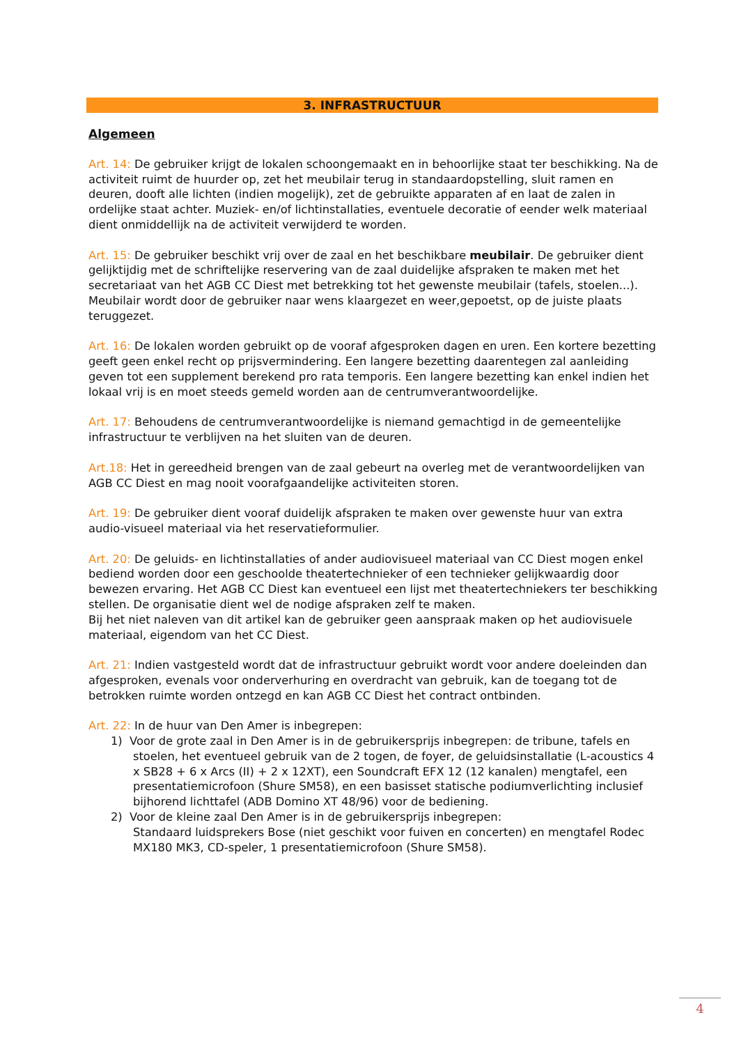3. INFRASTRUCTUUR
Algemeen
Art. 14: De gebruiker krijgt de lokalen schoongemaakt en in behoorlijke staat ter beschikking. Na de activiteit ruimt de huurder op, zet het meubilair terug in standaardopstelling, sluit ramen en deuren, dooft alle lichten (indien mogelijk), zet de gebruikte apparaten af en laat de zalen in ordelijke staat achter. Muziek- en/of lichtinstallaties, eventuele decoratie of eender welk materiaal dient onmiddellijk na de activiteit verwijderd te worden.
Art. 15: De gebruiker beschikt vrij over de zaal en het beschikbare meubilair. De gebruiker dient gelijktijdig met de schriftelijke reservering van de zaal duidelijke afspraken te maken met het secretariaat van het AGB CC Diest met betrekking tot het gewenste meubilair (tafels, stoelen...). Meubilair wordt door de gebruiker naar wens klaargezet en weer,gepoetst, op de juiste plaats teruggezet.
Art. 16: De lokalen worden gebruikt op de vooraf afgesproken dagen en uren. Een kortere bezetting geeft geen enkel recht op prijsvermindering. Een langere bezetting daarentegen zal aanleiding geven tot een supplement berekend pro rata temporis. Een langere bezetting kan enkel indien het lokaal vrij is en moet steeds gemeld worden aan de centrumverantwoordelijke.
Art. 17: Behoudens de centrumverantwoordelijke is niemand gemachtigd in de gemeentelijke infrastructuur te verblijven na het sluiten van de deuren.
Art.18: Het in gereedheid brengen van de zaal gebeurt na overleg met de verantwoordelijken van AGB CC Diest en mag nooit voorafgaandelijke activiteiten storen.
Art. 19: De gebruiker dient vooraf duidelijk afspraken te maken over gewenste huur van extra audio-visueel materiaal via het reservatieformulier.
Art. 20: De geluids- en lichtinstallaties of ander audiovisueel materiaal van CC Diest mogen enkel bediend worden door een geschoolde theatertechnieker of een technieker gelijkwaardig door bewezen ervaring. Het AGB CC Diest kan eventueel een lijst met theatertechniekers ter beschikking stellen. De organisatie dient wel de nodige afspraken zelf te maken.
Bij het niet naleven van dit artikel kan de gebruiker geen aanspraak maken op het audiovisuele materiaal, eigendom van het CC Diest.
Art. 21: Indien vastgesteld wordt dat de infrastructuur gebruikt wordt voor andere doeleinden dan afgesproken, evenals voor onderverhuring en overdracht van gebruik, kan de toegang tot de betrokken ruimte worden ontzegd en kan AGB CC Diest het contract ontbinden.
Art. 22: In de huur van Den Amer is inbegrepen:
1) Voor de grote zaal in Den Amer is in de gebruikersprijs inbegrepen: de tribune, tafels en stoelen, het eventueel gebruik van de 2 togen, de foyer, de geluidsinstallatie (L-acoustics 4 x SB28 + 6 x Arcs (II) + 2 x 12XT), een Soundcraft EFX 12 (12 kanalen) mengtafel, een presentatiemicrofoon (Shure SM58), en een basisset statische podiumverlichting inclusief bijhorend lichttafel (ADB Domino XT 48/96) voor de bediening.
2) Voor de kleine zaal Den Amer is in de gebruikersprijs inbegrepen:
Standaard luidsprekers Bose (niet geschikt voor fuiven en concerten) en mengtafel Rodec MX180 MK3, CD-speler, 1 presentatiemicrofoon (Shure SM58).
4